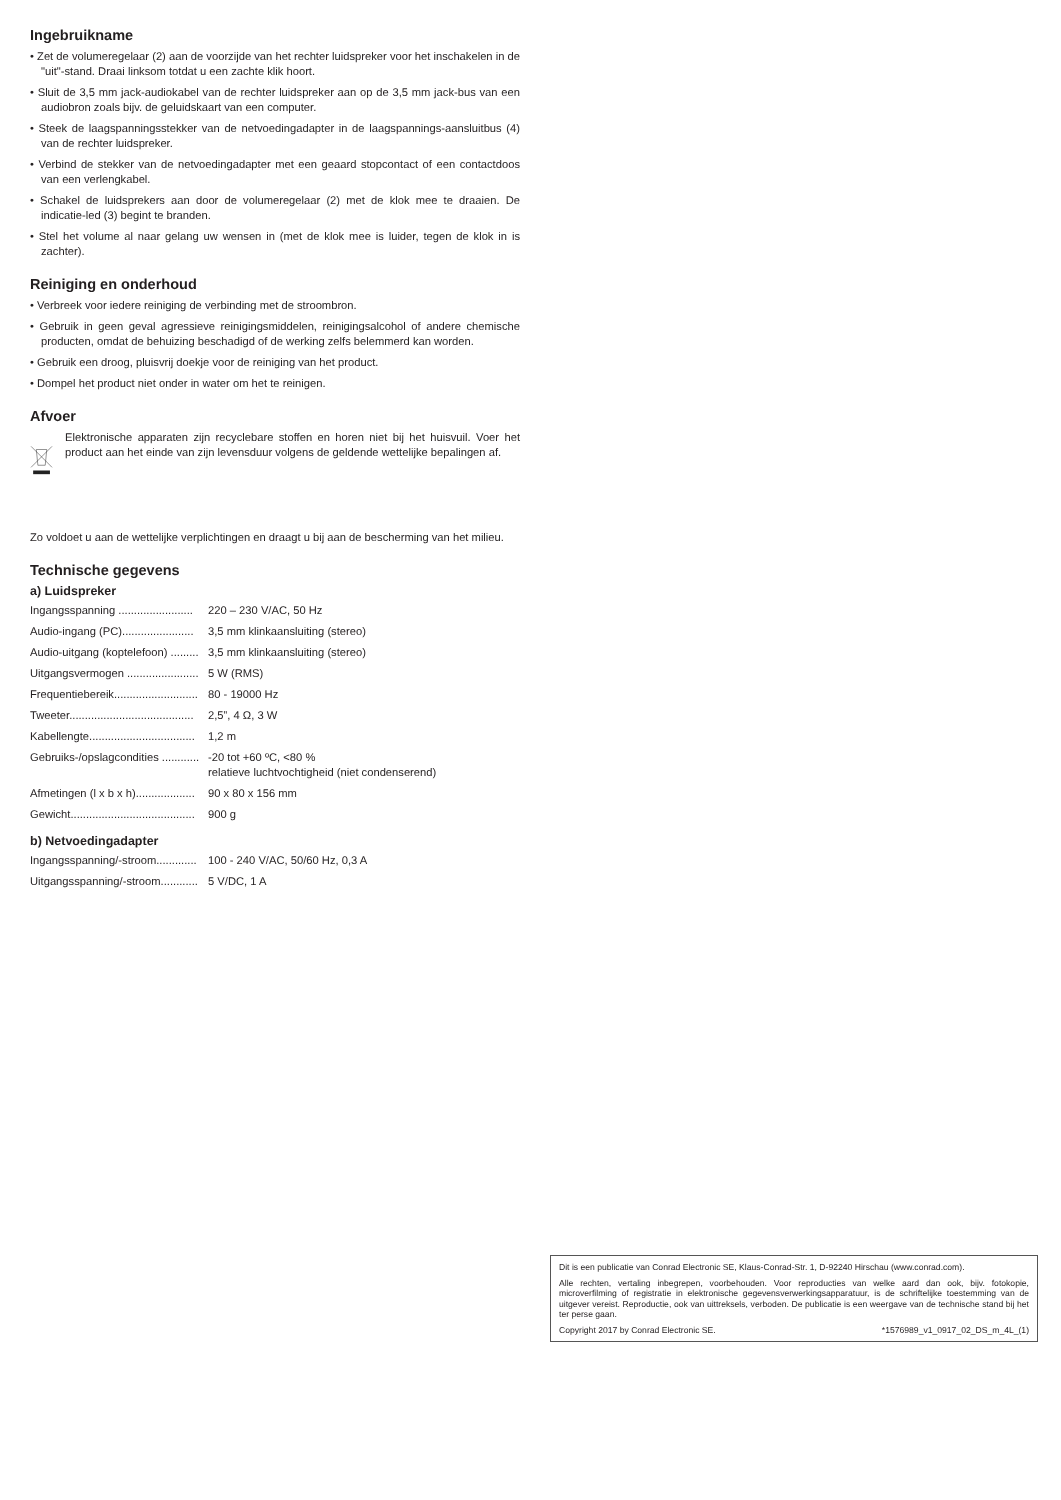Ingebruikname
• Zet de volumeregelaar (2) aan de voorzijde van het rechter luidspreker voor het inschakelen in de "uit"-stand. Draai linksom totdat u een zachte klik hoort.
• Sluit de 3,5 mm jack-audiokabel van de rechter luidspreker aan op de 3,5 mm jack-bus van een audiobron zoals bijv. de geluidskaart van een computer.
• Steek de laagspanningsstekker van de netvoedingadapter in de laagspannings-aansluitbus (4) van de rechter luidspreker.
• Verbind de stekker van de netvoedingadapter met een geaard stopcontact of een contactdoos van een verlengkabel.
• Schakel de luidsprekers aan door de volumeregelaar (2) met de klok mee te draaien. De indicatie-led (3) begint te branden.
• Stel het volume al naar gelang uw wensen in (met de klok mee is luider, tegen de klok in is zachter).
Reiniging en onderhoud
• Verbreek voor iedere reiniging de verbinding met de stroombron.
• Gebruik in geen geval agressieve reinigingsmiddelen, reinigingsalcohol of andere chemische producten, omdat de behuizing beschadigd of de werking zelfs belemmerd kan worden.
• Gebruik een droog, pluisvrij doekje voor de reiniging van het product.
• Dompel het product niet onder in water om het te reinigen.
Afvoer
Elektronische apparaten zijn recyclebare stoffen en horen niet bij het huisvuil. Voer het product aan het einde van zijn levensduur volgens de geldende wettelijke bepalingen af.
Zo voldoet u aan de wettelijke verplichtingen en draagt u bij aan de bescherming van het milieu.
Technische gegevens
a) Luidspreker
| Ingangsspanning ........................ | 220 – 230 V/AC, 50 Hz |
| Audio-ingang (PC)....................... | 3,5 mm klinkaansluiting (stereo) |
| Audio-uitgang (koptelefoon) ......... | 3,5 mm klinkaansluiting (stereo) |
| Uitgangsvermogen ....................... | 5 W (RMS) |
| Frequentiebereik........................... | 80 - 19000 Hz |
| Tweeter........................................ | 2,5”, 4 Ω, 3 W |
| Kabellengte.................................. | 1,2 m |
| Gebruiks-/opslagcondities ............ | -20 tot +60 ºC, <80 % relatieve luchtvochtigheid (niet condenserend) |
| Afmetingen (l x b x h)................... | 90 x 80 x 156 mm |
| Gewicht........................................ | 900 g |
b) Netvoedingadapter
| Ingangsspanning/-stroom............. | 100 - 240 V/AC, 50/60 Hz, 0,3 A |
| Uitgangsspanning/-stroom............ | 5 V/DC, 1 A |
Dit is een publicatie van Conrad Electronic SE, Klaus-Conrad-Str. 1, D-92240 Hirschau (www.conrad.com).
Alle rechten, vertaling inbegrepen, voorbehouden. Voor reproducties van welke aard dan ook, bijv. fotokopie, microverfilming of registratie in elektronische gegevensverwerkingsapparatuur, is de schriftelijke toestemming van de uitgever vereist. Reproductie, ook van uittreksels, verboden. De publicatie is een weergave van de technische stand bij het ter perse gaan.
Copyright 2017 by Conrad Electronic SE. *1576989_v1_0917_02_DS_m_4L_(1)